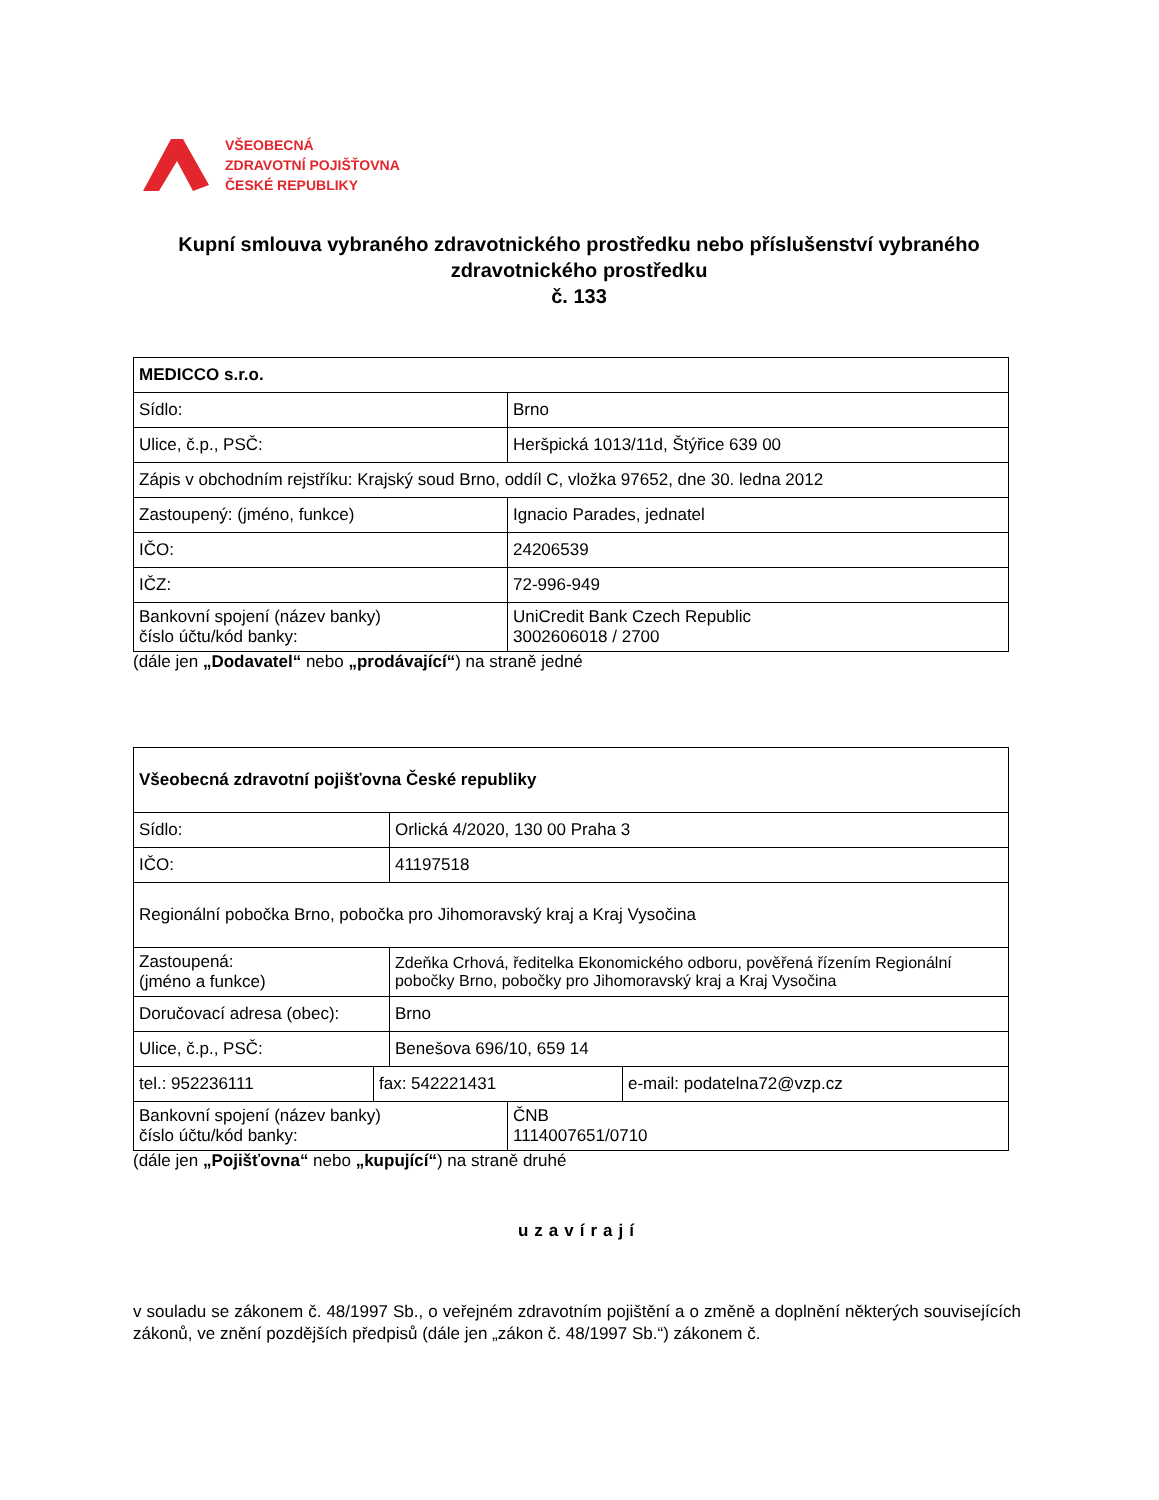VŠEOBECNÁ
ZDRAVOTNÍ POJIŠŤOVNA
ČESKÉ REPUBLIKY
Kupní smlouva vybraného zdravotnického prostředku nebo příslušenství vybraného zdravotnického prostředku
č. 133
| MEDICCO s.r.o. | |
| Sídlo: | Brno |
| Ulice, č.p., PSČ: | Heršpická 1013/11d, Štýřice 639 00 |
| Zápis v obchodním rejstříku: Krajský soud Brno, oddíl C, vložka 97652, dne 30. ledna 2012 | |
| Zastoupený: (jméno, funkce) | Ignacio Parades, jednatel |
| IČO: | 24206539 |
| IČZ: | 72-996-949 |
| Bankovní spojení (název banky) číslo účtu/kód banky: | UniCredit Bank Czech Republic 3002606018 / 2700 |
(dále jen „Dodavatel“ nebo „prodávající“) na straně jedné
| Všeobecná zdravotní pojišťovna České republiky | |
| Sídlo: | Orlická 4/2020, 130 00 Praha 3 |
| IČO: | 41197518 |
| Regionální pobočka Brno, pobočka pro Jihomoravský kraj a Kraj Vysočina | |
| Zastoupená: (jméno a funkce) | Zdeňka Crhová, ředitelka Ekonomického odboru, pověřená řízením Regionální pobočky Brno, pobočky pro Jihomoravský kraj a Kraj Vysočina |
| Doručovací adresa (obec): | Brno |
| Ulice, č.p., PSČ: | Benešova 696/10, 659 14 |
| tel.: 952236111 | fax: 542221431 | e-mail: podatelna72@vzp.cz |
| Bankovní spojení (název banky) číslo účtu/kód banky: | ČNB 1114007651/0710 |
(dále jen „Pojišťovna“ nebo „kupující“) na straně druhé
uzavírají
v souladu se zákonem č. 48/1997 Sb., o veřejném zdravotním pojištění a o změně a doplnění některých souvisejících zákonů, ve znění pozdějších předpisů (dále jen „zákon č. 48/1997 Sb.“) zákonem č.